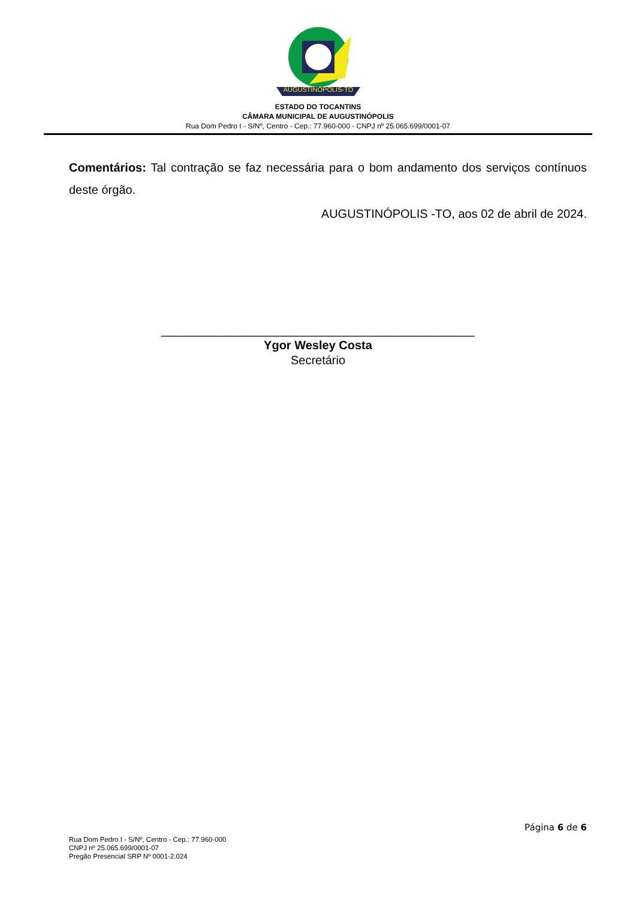AUGUSTINÓPOLIS-TO
ESTADO DO TOCANTINS
CÂMARA MUNICIPAL DE AUGUSTINÓPOLIS
Rua Dom Pedro I - S/Nº, Centro - Cep.: 77.960-000 - CNPJ nº 25.065.699/0001-07
Comentários: Tal contração se faz necessária para o bom andamento dos serviços contínuos deste órgão.
AUGUSTINÓPOLIS -TO, aos 02 de abril de 2024.
_______________________________________________
Ygor Wesley Costa
Secretário
Página 6 de 6
Rua Dom Pedro I - S/Nº, Centro - Cep.: 77.960-000
CNPJ nº 25.065.699/0001-07
Pregão Presencial SRP Nº 0001-2.024